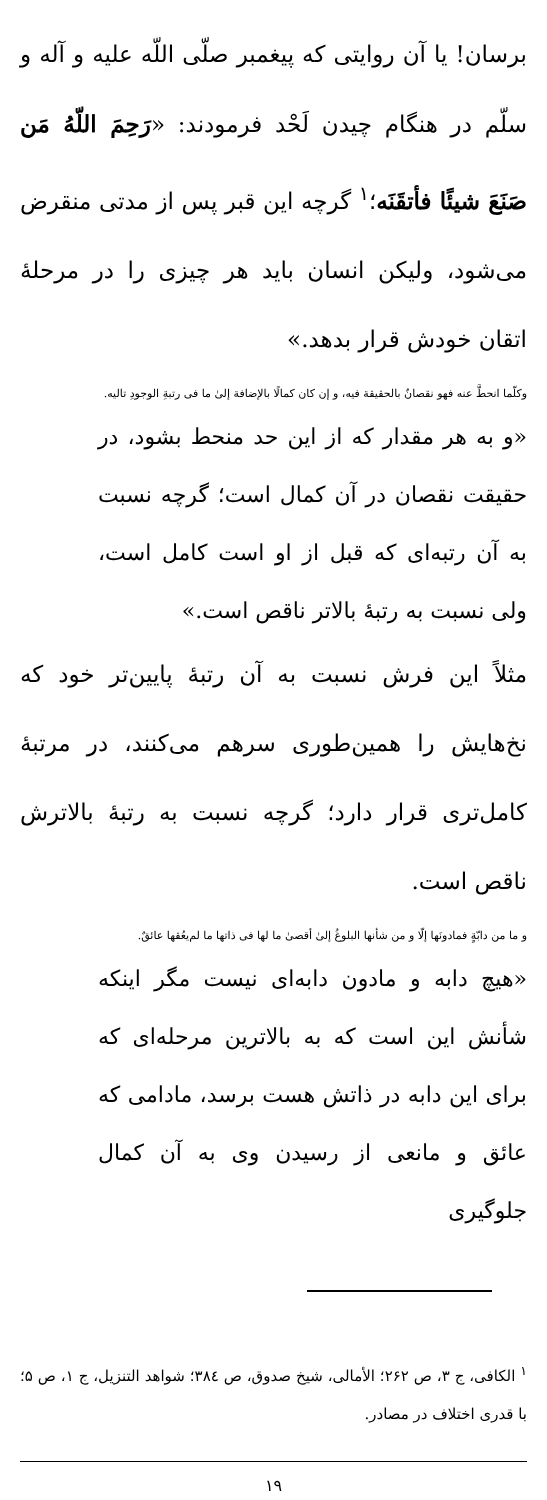برسان! یا آن روایتی که پیغمبر صلّی اللّه علیه و آله و سلّم در هنگام چیدن لَحْد فرمودند: «رَحِمَ اللّهُ مَن صَنَعَ شیئًا فأتقَنَه؛<sup>۱</sup> گرچه این قبر پس از مدتی منقرض می‌شود، ولیکن انسان باید هر چیزی را در مرحلۀ اتقان خودش قرار بدهد.»
وکلّما انحطَّ عنه فهو نقصانٌ بالحقیقة فیه، و إن کان کمالًا بالإضافة إلیٰ ما فی رتبةِ الوجودِ تالیه.
«و به هر مقدار که از این حد منحط بشود، در حقیقت نقصان در آن کمال است؛ گرچه نسبت به آن رتبه‌ای که قبل از او است کامل است، ولی نسبت به رتبۀ بالاتر ناقص است.»
مثلاً این فرش نسبت به آن رتبۀ پایین‌تر خود که نخ‌هایش را همین‌طوری سرهم می‌کنند، در مرتبۀ کامل‌تری قرار دارد؛ گرچه نسبت به رتبۀ بالاترش ناقص است.
و ما من دابّةٍ فمادونَها إلّا و من شأنها البلوغُ إلیٰ أقصیٰ ما لها فی ذاتها ما لم‌یعُقها عائقٌ.
«هیچ دابه و مادون دابه‌ای نیست مگر اینکه شأنش این است که به بالاترین مرحله‌ای که برای این دابه در ذاتش هست برسد، مادامی که عائق و مانعی از رسیدن وی به آن کمال جلوگیری
<sup>۱</sup> الکافی، ج ۳، ص ۲۶۲؛ الأمالی، شیخ صدوق، ص ۳۸٤؛ شواهد التنزیل، ج ۱، ص ۵؛ با قدری اختلاف در مصادر.
۱۹